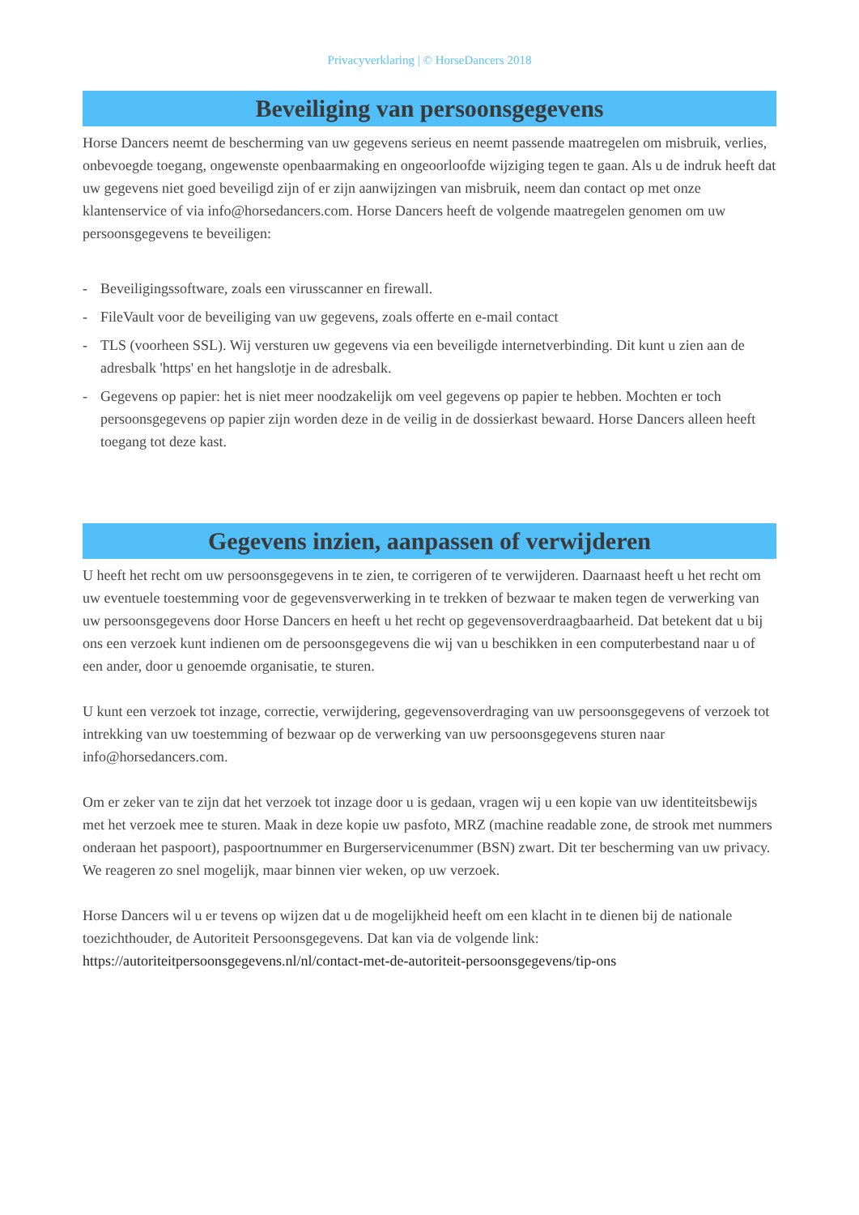Privacyverklaring | © HorseDancers 2018
Beveiliging van persoonsgegevens
Horse Dancers neemt de bescherming van uw gegevens serieus en neemt passende maatregelen om misbruik, verlies, onbevoegde toegang, ongewenste openbaarmaking en ongeoorloofde wijziging tegen te gaan. Als u de indruk heeft dat uw gegevens niet goed beveiligd zijn of er zijn aanwijzingen van misbruik, neem dan contact op met onze klantenservice of via info@horsedancers.com. Horse Dancers heeft de volgende maatregelen genomen om uw persoonsgegevens te beveiligen:
- Beveiligingssoftware, zoals een virusscanner en firewall.
- FileVault voor de beveiliging van uw gegevens, zoals offerte en e-mail contact
- TLS (voorheen SSL). Wij versturen uw gegevens via een beveiligde internetverbinding. Dit kunt u zien aan de adresbalk 'https' en het hangslotje in de adresbalk.
- Gegevens op papier: het is niet meer noodzakelijk om veel gegevens op papier te hebben. Mochten er toch persoonsgegevens op papier zijn worden deze in de veilig in de dossierkast bewaard. Horse Dancers alleen heeft toegang tot deze kast.
Gegevens inzien, aanpassen of verwijderen
U heeft het recht om uw persoonsgegevens in te zien, te corrigeren of te verwijderen. Daarnaast heeft u het recht om uw eventuele toestemming voor de gegevensverwerking in te trekken of bezwaar te maken tegen de verwerking van uw persoonsgegevens door Horse Dancers en heeft u het recht op gegevensoverdraagbaarheid. Dat betekent dat u bij ons een verzoek kunt indienen om de persoonsgegevens die wij van u beschikken in een computerbestand naar u of een ander, door u genoemde organisatie, te sturen.
U kunt een verzoek tot inzage, correctie, verwijdering, gegevensoverdraging van uw persoonsgegevens of verzoek tot intrekking van uw toestemming of bezwaar op de verwerking van uw persoonsgegevens sturen naar info@horsedancers.com.
Om er zeker van te zijn dat het verzoek tot inzage door u is gedaan, vragen wij u een kopie van uw identiteitsbewijs met het verzoek mee te sturen. Maak in deze kopie uw pasfoto, MRZ (machine readable zone, de strook met nummers onderaan het paspoort), paspoortnummer en Burgerservicenummer (BSN) zwart. Dit ter bescherming van uw privacy. We reageren zo snel mogelijk, maar binnen vier weken, op uw verzoek.
Horse Dancers wil u er tevens op wijzen dat u de mogelijkheid heeft om een klacht in te dienen bij de nationale toezichthouder, de Autoriteit Persoonsgegevens. Dat kan via de volgende link: https://autoriteitpersoonsgegevens.nl/nl/contact-met-de-autoriteit-persoonsgegevens/tip-ons